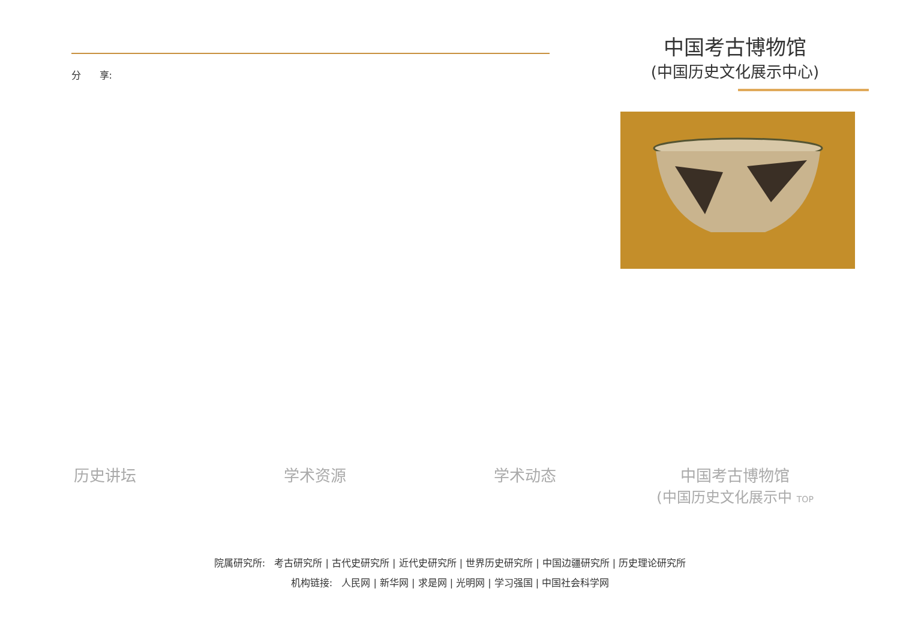分 享:
中国考古博物馆
(中国历史文化展示中心)
历史讲坛 学术资源 学术动态 中国考古博物馆
(中国历史文化展示中 TOP
院属研究所: 考古研究所 | 古代史研究所 | 近代史研究所 | 世界历史研究所 | 中国边疆研究所 | 历史理论研究所
机构链接: 人民网 | 新华网 | 求是网 | 光明网 | 学习强国 | 中国社会科学网